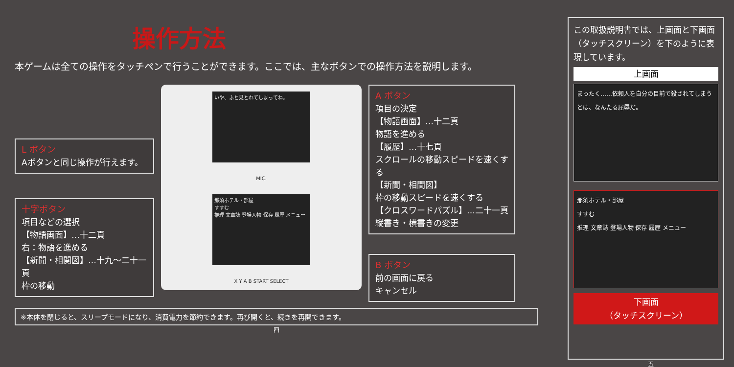操作方法
本ゲームは全ての操作をタッチペンで行うことができます。ここでは、主なボタンでの操作方法を説明します。
L ボタン
Aボタンと同じ操作が行えます。
十字ボタン
項目などの選択
【物語画面】…十二頁
右：物語を進める
【新聞・相関図】…十九〜二十一頁
枠の移動
いや、ふと見とれてしまってね。
MIC.
那須ホテル・部屋
すすむ
推理 文章誌 登場人物 保存 履歴 メニュー
X Y A B START SELECT
A ボタン
項目の決定
【物語画面】…十二頁
物語を進める
【履歴】…十七頁
スクロールの移動スピードを速くする
【新聞・相関図】
枠の移動スピードを速くする
【クロスワードパズル】…二十一頁
縦書き・横書きの変更
B ボタン
前の画面に戻る
キャンセル
※本体を閉じると、スリープモードになり、消費電力を節約できます。再び開くと、続きを再開できます。
四
この取扱説明書では、上画面と下画面（タッチスクリーン）を下のように表現しています。
上画面
まったく……依頼人を自分の目前で殺されてしまうとは、なんたる屈辱だ。
那須ホテル・部屋
すすむ
推理 文章誌 登場人物 保存 履歴 メニュー
下画面
（タッチスクリーン）
五